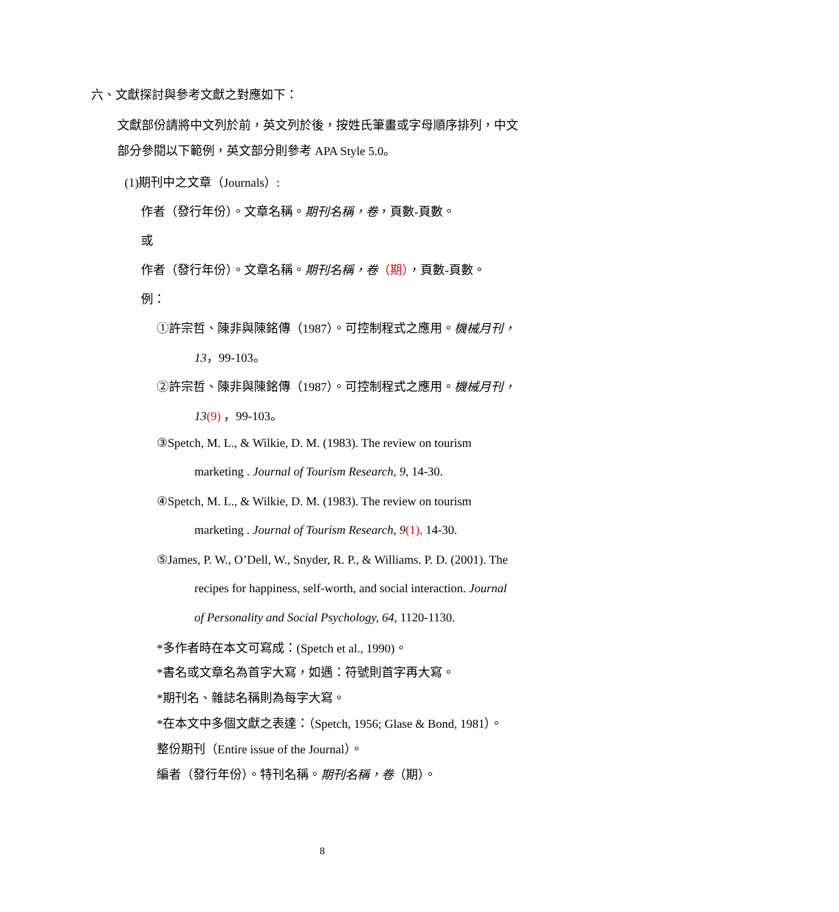六、文獻探討與參考文獻之對應如下：
文獻部份請將中文列於前，英文列於後，按姓氏筆畫或字母順序排列，中文
部分參閱以下範例，英文部分則參考 APA Style 5.0。
(1)期刊中之文章（Journals）:
作者（發行年份）。文章名稱。期刊名稱，卷，頁數-頁數。
或
作者（發行年份）。文章名稱。期刊名稱，卷（期），頁數-頁數。
例：
①許宗哲、陳非與陳銘傳（1987）。可控制程式之應用。機械月刊，
13，99-103。
②許宗哲、陳非與陳銘傳（1987）。可控制程式之應用。機械月刊，
13(9) ，99-103。
③Spetch, M. L., & Wilkie, D. M. (1983). The review on tourism
marketing . Journal of Tourism Research, 9, 14-30.
④Spetch, M. L., & Wilkie, D. M. (1983). The review on tourism
marketing . Journal of Tourism Research, 9(1), 14-30.
⑤James, P. W., O’Dell, W., Snyder, R. P., & Williams. P. D. (2001). The
recipes for happiness, self-worth, and social interaction. Journal
of Personality and Social Psychology, 64, 1120-1130.
*多作者時在本文可寫成：(Spetch et al., 1990)。
*書名或文章名為首字大寫，如遇：符號則首字再大寫。
*期刊名、雜誌名稱則為每字大寫。
*在本文中多個文獻之表達：（Spetch, 1956; Glase & Bond, 1981）。
整份期刊（Entire issue of the Journal）。
編者（發行年份）。特刊名稱。期刊名稱，卷（期）。
8